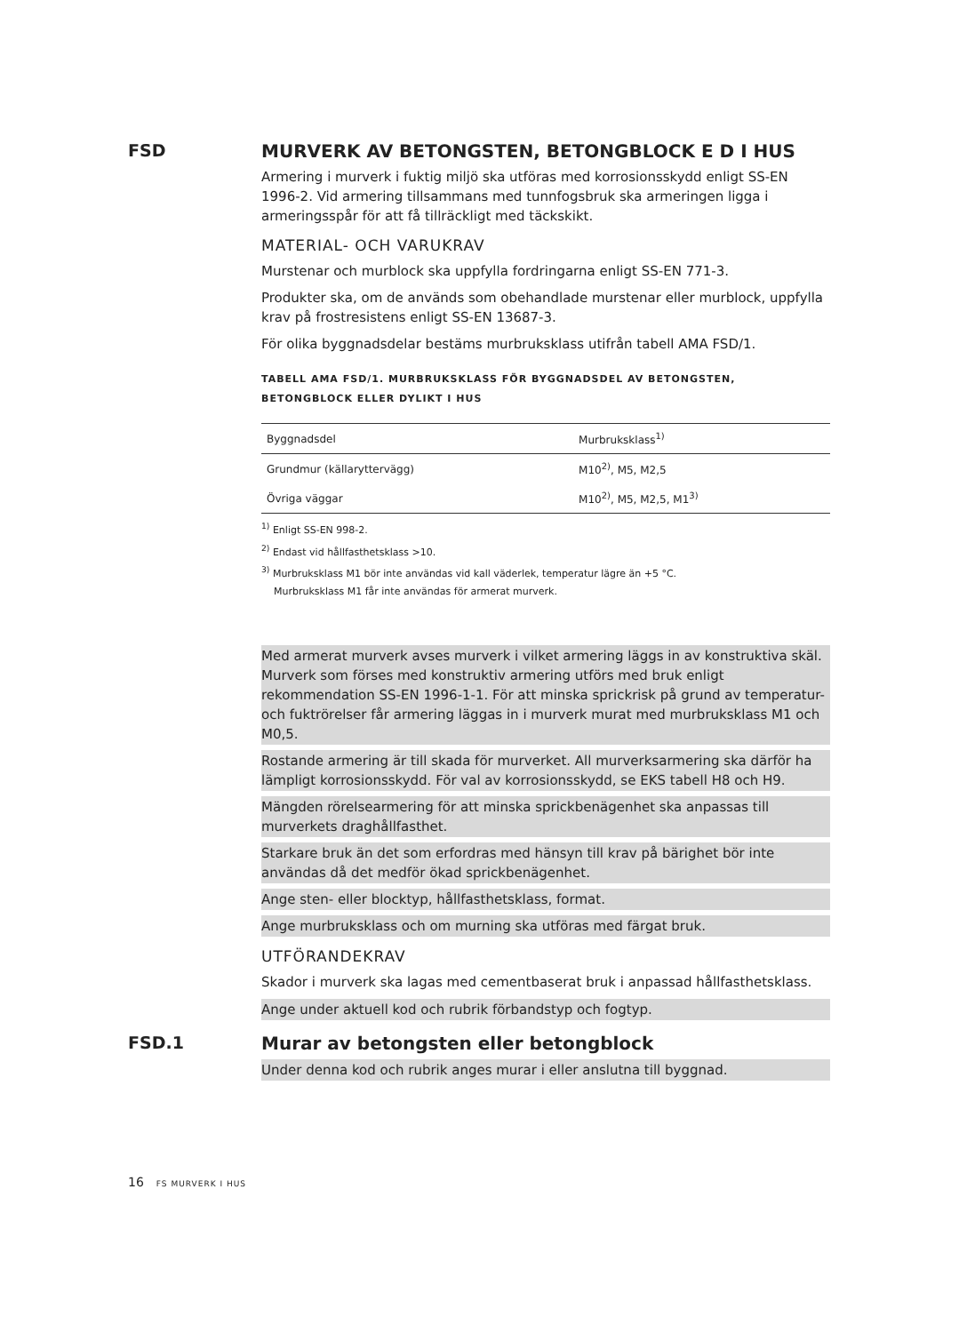FSD MURVERK AV BETONGSTEN, BETONGBLOCK E D I HUS
Armering i murverk i fuktig miljö ska utföras med korrosionsskydd enligt SS-EN 1996-2. Vid armering tillsammans med tunnfogsbruk ska armeringen ligga i armeringsspår för att få tillräckligt med täckskikt.
MATERIAL- OCH VARUKRAV
Murstenar och murblock ska uppfylla fordringarna enligt SS-EN 771-3.
Produkter ska, om de används som obehandlade murstenar eller murblock, uppfylla krav på frostresistens enligt SS-EN 13687-3.
För olika byggnadsdelar bestäms murbruksklass utifrån tabell AMA FSD/1.
TABELL AMA FSD/1. MURBRUKSKLASS FÖR BYGGNADSDEL AV BETONGSTEN, BETONGBLOCK ELLER DYLIKT I HUS
| Byggnadsdel | Murbruksklass<sup>1)</sup> |
| --- | --- |
| Grundmur (källaryttervägg) | M10<sup>2)</sup>, M5, M2,5 |
| Övriga väggar | M10<sup>2)</sup>, M5, M2,5, M1<sup>3)</sup> |
<sup>1)</sup> Enligt SS-EN 998-2.
<sup>2)</sup> Endast vid hållfasthetsklass >10.
<sup>3)</sup> Murbruksklass M1 bör inte användas vid kall väderlek, temperatur lägre än +5 °C.
Murbruksklass M1 får inte användas för armerat murverk.
Med armerat murverk avses murverk i vilket armering läggs in av konstruktiva skäl. Murverk som förses med konstruktiv armering utförs med bruk enligt rekommendation SS-EN 1996-1-1. För att minska sprickrisk på grund av temperatur- och fuktrörelser får armering läggas in i murverk murat med murbruksklass M1 och M0,5.
Rostande armering är till skada för murverket. All murverksarmering ska därför ha lämpligt korrosionsskydd. För val av korrosionsskydd, se EKS tabell H8 och H9.
Mängden rörelsearmering för att minska sprickbenägenhet ska anpassas till murverkets draghållfasthet.
Starkare bruk än det som erfordras med hänsyn till krav på bärighet bör inte användas då det medför ökad sprickbenägenhet.
Ange sten- eller blocktyp, hållfasthetsklass, format.
Ange murbruksklass och om murning ska utföras med färgat bruk.
UTFÖRANDEKRAV
Skador i murverk ska lagas med cementbaserat bruk i anpassad hållfasthetsklass.
Ange under aktuell kod och rubrik förbandstyp och fogtyp.
FSD.1 Murar av betongsten eller betongblock
Under denna kod och rubrik anges murar i eller anslutna till byggnad.
16 FS MURVERK I HUS